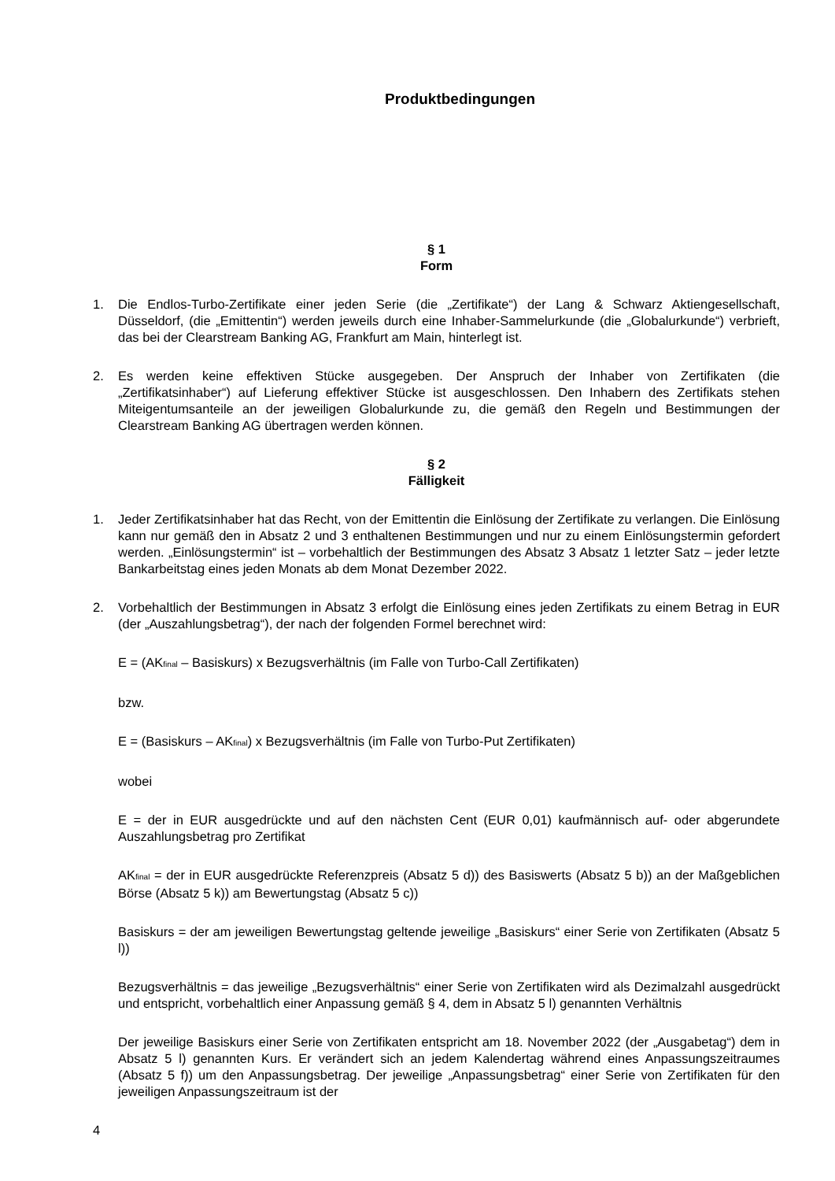Produktbedingungen
§ 1
Form
1. Die Endlos-Turbo-Zertifikate einer jeden Serie (die „Zertifikate“) der Lang & Schwarz Aktiengesellschaft, Düsseldorf, (die „Emittentin“) werden jeweils durch eine Inhaber-Sammelurkunde (die „Globalurkunde“) verbrieft, das bei der Clearstream Banking AG, Frankfurt am Main, hinterlegt ist.
2. Es werden keine effektiven Stücke ausgegeben. Der Anspruch der Inhaber von Zertifikaten (die „Zertifikatsinhaber“) auf Lieferung effektiver Stücke ist ausgeschlossen. Den Inhabern des Zertifikats stehen Miteigentumsanteile an der jeweiligen Globalurkunde zu, die gemäß den Regeln und Bestimmungen der Clearstream Banking AG übertragen werden können.
§ 2
Fälligkeit
1. Jeder Zertifikatsinhaber hat das Recht, von der Emittentin die Einlösung der Zertifikate zu verlangen. Die Einlösung kann nur gemäß den in Absatz 2 und 3 enthaltenen Bestimmungen und nur zu einem Einlösungstermin gefordert werden. „Einlösungstermin“ ist – vorbehaltlich der Bestimmungen des Absatz 3 Absatz 1 letzter Satz – jeder letzte Bankarbeitstag eines jeden Monats ab dem Monat Dezember 2022.
2. Vorbehaltlich der Bestimmungen in Absatz 3 erfolgt die Einlösung eines jeden Zertifikats zu einem Betrag in EUR (der „Auszahlungsbetrag“), der nach der folgenden Formel berechnet wird:
E = (AK<sub>final</sub> – Basiskurs) x Bezugsverhältnis (im Falle von Turbo-Call Zertifikaten)
bzw.
E = (Basiskurs – AK<sub>final</sub>) x Bezugsverhältnis (im Falle von Turbo-Put Zertifikaten)
wobei
E = der in EUR ausgedrückte und auf den nächsten Cent (EUR 0,01) kaufmännisch auf- oder abgerundete Auszahlungsbetrag pro Zertifikat
AK<sub>final</sub> = der in EUR ausgedrückte Referenzpreis (Absatz 5 d)) des Basiswerts (Absatz 5 b)) an der Maßgeblichen Börse (Absatz 5 k)) am Bewertungstag (Absatz 5 c))
Basiskurs = der am jeweiligen Bewertungstag geltende jeweilige „Basiskurs“ einer Serie von Zertifikaten (Absatz 5 l))
Bezugsverhältnis = das jeweilige „Bezugsverhältnis“ einer Serie von Zertifikaten wird als Dezimalzahl ausgedrückt und entspricht, vorbehaltlich einer Anpassung gemäß § 4, dem in Absatz 5 l) genannten Verhältnis
Der jeweilige Basiskurs einer Serie von Zertifikaten entspricht am 18. November 2022 (der „Ausgabetag“) dem in Absatz 5 l) genannten Kurs. Er verändert sich an jedem Kalendertag während eines Anpassungszeitraumes (Absatz 5 f)) um den Anpassungsbetrag. Der jeweilige „Anpassungsbetrag“ einer Serie von Zertifikaten für den jeweiligen Anpassungszeitraum ist der
4